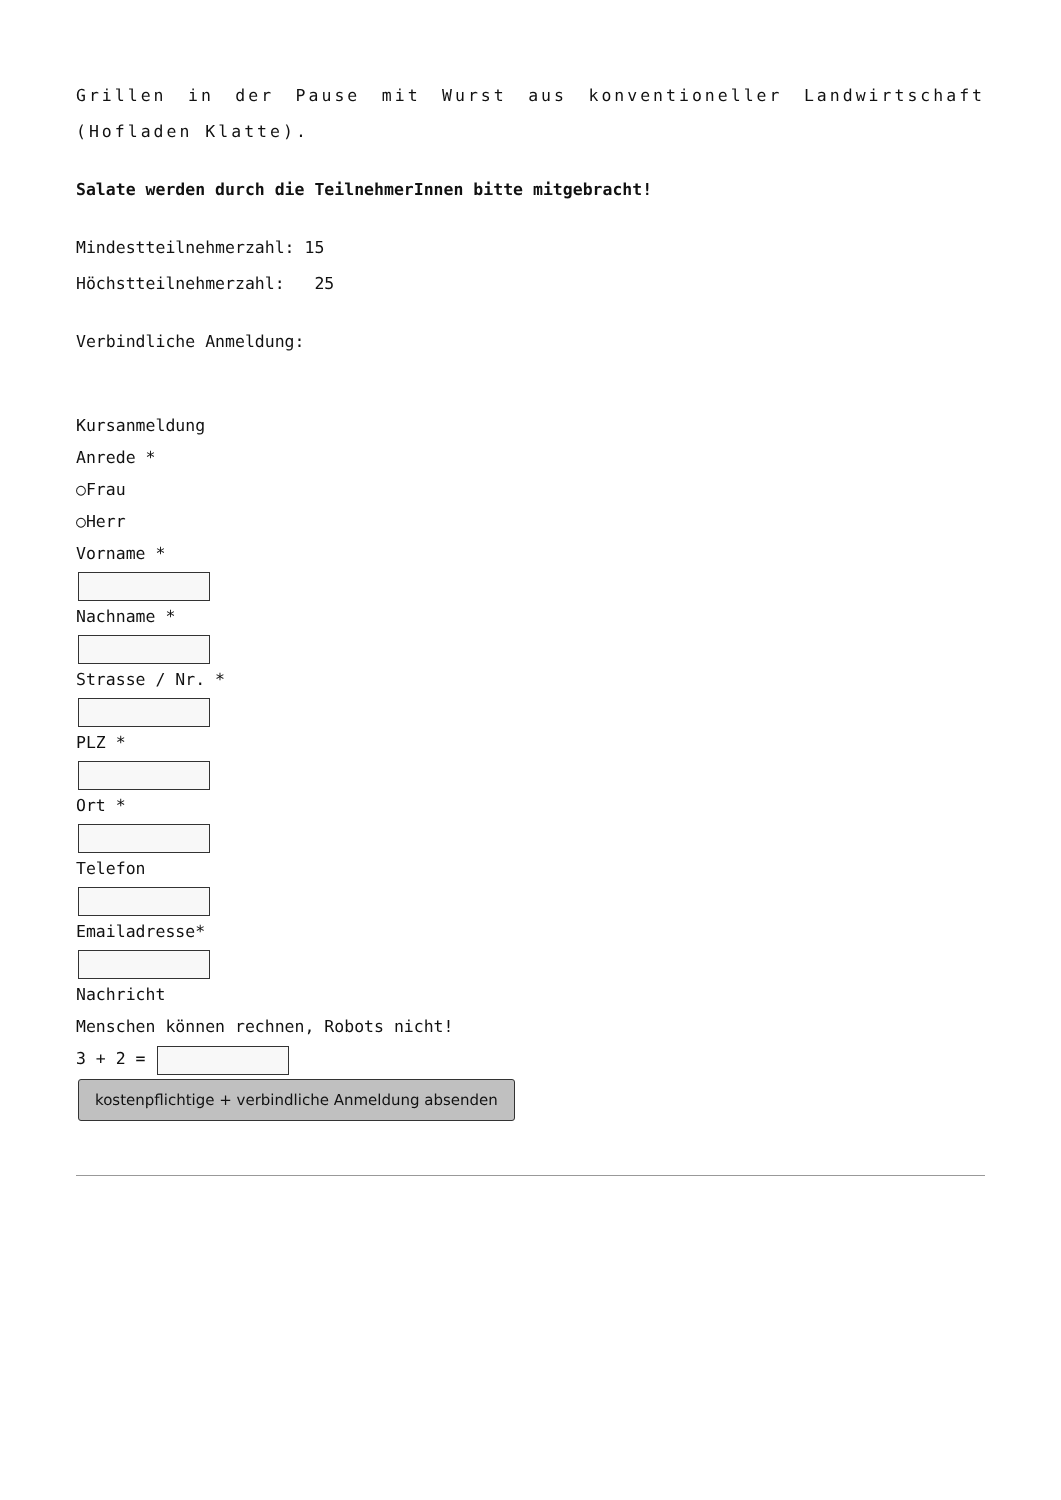Grillen in der Pause mit Wurst aus konventioneller Landwirtschaft (Hofladen Klatte).
Salate werden durch die TeilnehmerInnen bitte mitgebracht!
Mindestteilnehmerzahl: 15
Höchstteilnehmerzahl: 25
Verbindliche Anmeldung:
Kursanmeldung
Anrede *
○Frau
○Herr
Vorname *
Nachname *
Strasse / Nr. *
PLZ *
Ort *
Telefon
Emailadresse*
Nachricht
Menschen können rechnen, Robots nicht!
3 + 2 =
kostenpflichtige + verbindliche Anmeldung absenden